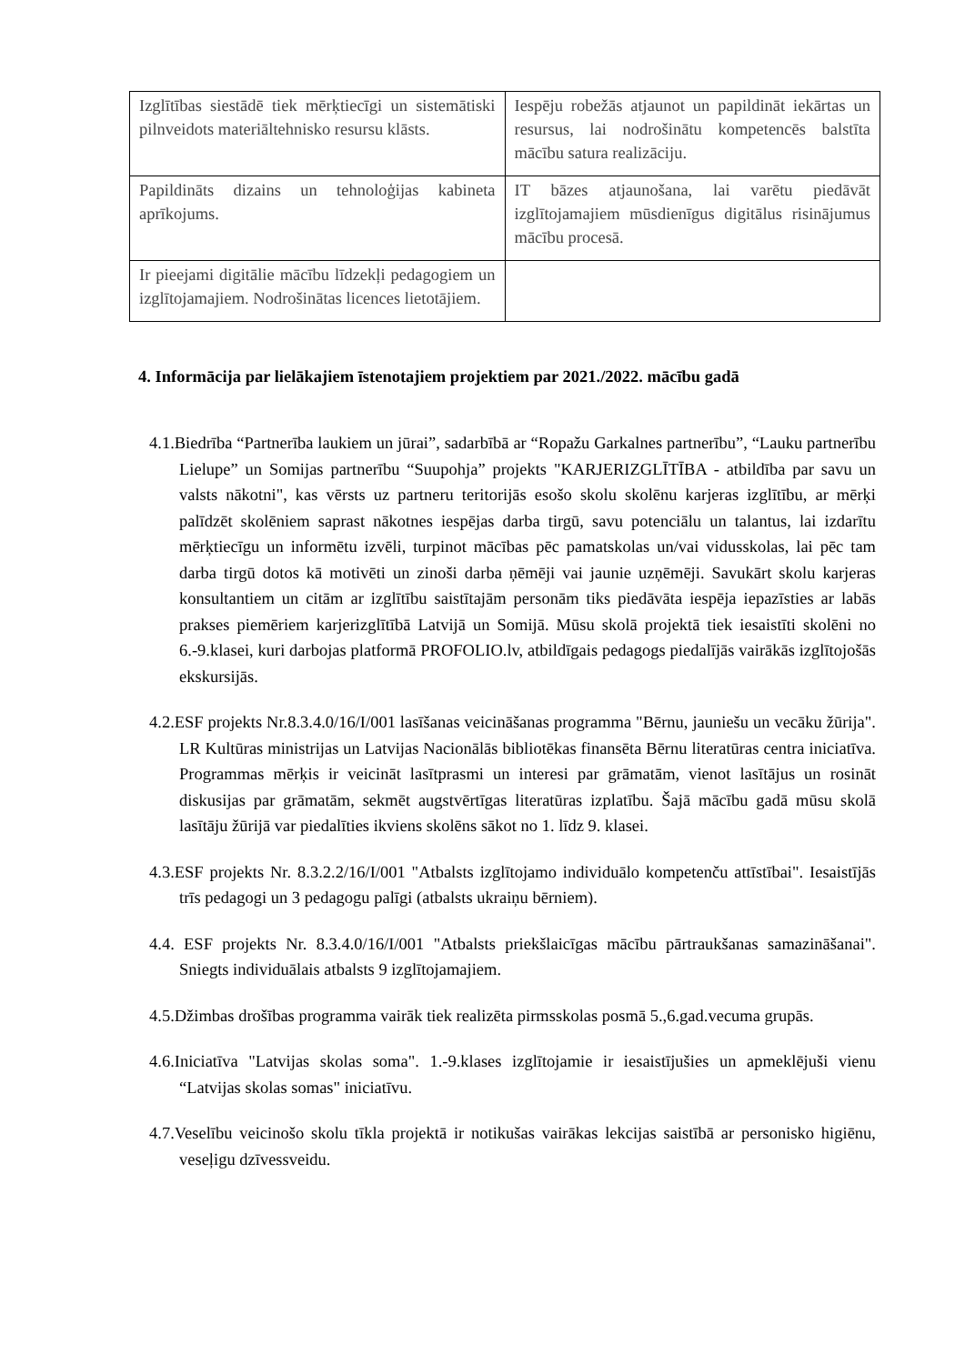| Izglītības siestādē tiek mērķtiecīgi un sistemātiski pilnveidots materiāltehnisko resursu klāsts. | Iespēju robežās atjaunot un papildināt iekārtas un resursus, lai nodrošinātu kompetencēs balstīta mācību satura realizāciju. |
| Papildināts dizains un tehnoloģijas kabineta aprīkojums. | IT bāzes atjaunošana, lai varētu piedāvāt izglītojamajiem mūsdienīgus digitālus risinājumus mācību procesā. |
| Ir pieejami digitālie mācību līdzekļi pedagogiem un izglītojamajiem. Nodrošinātas licences lietotājiem. | |
4. Informācija par lielākajiem īstenotajiem projektiem par 2021./2022. mācību gadā
4.1.Biedrība “Partnerība laukiem un jūrai”, sadarbībā ar “Ropažu Garkalnes partnerību”, “Lauku partnerību Lielupe” un Somijas partnerību “Suupohja” projekts "KARJERIZGLĪTĪBA - atbildība par savu un valsts nākotni", kas vērsts uz partneru teritorijās esošo skolu skolēnu karjeras izglītību, ar mērķi palīdzēt skolēniem saprast nākotnes iespējas darba tirgū, savu potenciālu un talantus, lai izdarītu mērķtiecīgu un informētu izvēli, turpinot mācības pēc pamatskolas un/vai vidusskolas, lai pēc tam darba tirgū dotos kā motivēti un zinoši darba ņēmēji vai jaunie uzņēmēji. Savukārt skolu karjeras konsultantiem un citām ar izglītību saistītajām personām tiks piedāvāta iespēja iepazīsties ar labās prakses piemēriem karjerizglītībā Latvijā un Somijā. Mūsu skolā projektā tiek iesaistīti skolēni no 6.-9.klasei, kuri darbojas platformā PROFOLIO.lv, atbildīgais pedagogs piedalījās vairākās izglītojošās ekskursijās.
4.2.ESF projekts Nr.8.3.4.0/16/I/001 lasīšanas veicināšanas programma "Bērnu, jauniešu un vecāku žūrija". LR Kultūras ministrijas un Latvijas Nacionālās bibliotēkas finansēta Bērnu literatūras centra iniciatīva. Programmas mērķis ir veicināt lasītprasmi un interesi par grāmatām, vienot lasītājus un rosināt diskusijas par grāmatām, sekmēt augstvērtīgas literatūras izplatību. Šajā mācību gadā mūsu skolā lasītāju žūrijā var piedalīties ikviens skolēns sākot no 1. līdz 9. klasei.
4.3.ESF projekts Nr. 8.3.2.2/16/I/001 "Atbalsts izglītojamo individuālo kompetenču attīstībai". Iesaistījās trīs pedagogi un 3 pedagogu palīgi (atbalsts ukraiņu bērniem).
4.4. ESF projekts Nr. 8.3.4.0/16/I/001 "Atbalsts priekšlaicīgas mācību pārtraukšanas samazināšanai". Sniegts individuālais atbalsts 9 izglītojamajiem.
4.5.Džimbas drošības programma vairāk tiek realizēta pirmsskolas posmā 5.,6.gad.vecuma grupās.
4.6.Iniciatīva "Latvijas skolas soma". 1.-9.klases izglītojamie ir iesaistījušies un apmeklējuši vienu “Latvijas skolas somas" iniciatīvu.
4.7.Veselību veicinošo skolu tīkla projektā ir notikušas vairākas lekcijas saistībā ar personisko higiēnu, veseļigu dzīvessveidu.